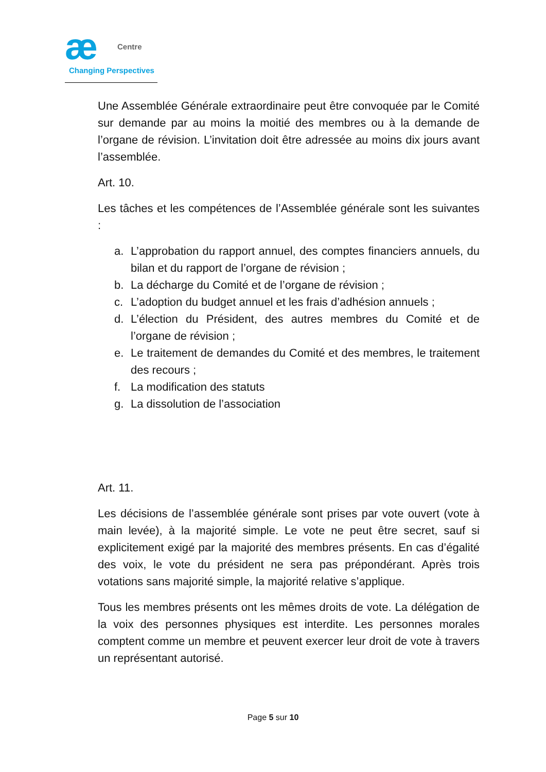æ
Centre
Changing Perspectives
Une Assemblée Générale extraordinaire peut être convoquée par le Comité sur demande par au moins la moitié des membres ou à la demande de l’organe de révision. L’invitation doit être adressée au moins dix jours avant l’assemblée.
Art. 10.
Les tâches et les compétences de l’Assemblée générale sont les suivantes :
a. L’approbation du rapport annuel, des comptes financiers annuels, du bilan et du rapport de l’organe de révision ;
b. La décharge du Comité et de l’organe de révision ;
c. L’adoption du budget annuel et les frais d’adhésion annuels ;
d. L’élection du Président, des autres membres du Comité et de l’organe de révision ;
e. Le traitement de demandes du Comité et des membres, le traitement des recours ;
f. La modification des statuts
g. La dissolution de l’association
Art. 11.
Les décisions de l’assemblée générale sont prises par vote ouvert (vote à main levée), à la majorité simple. Le vote ne peut être secret, sauf si explicitement exigé par la majorité des membres présents. En cas d’égalité des voix, le vote du président ne sera pas prépondérant. Après trois votations sans majorité simple, la majorité relative s’applique.
Tous les membres présents ont les mêmes droits de vote. La délégation de la voix des personnes physiques est interdite. Les personnes morales comptent comme un membre et peuvent exercer leur droit de vote à travers un représentant autorisé.
Page 5 sur 10